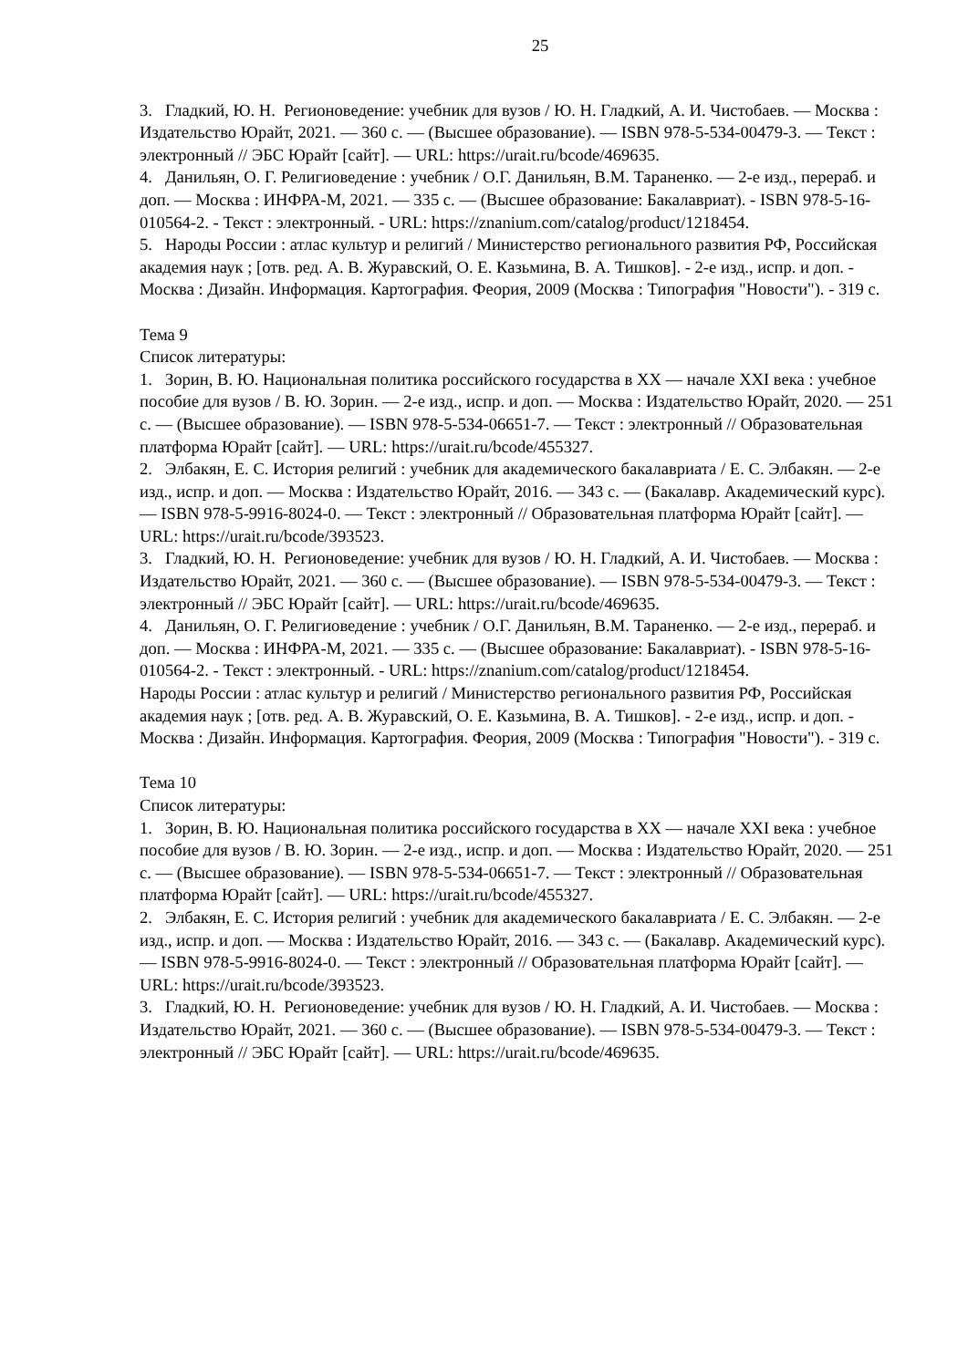25
3. Гладкий, Ю. Н. Регионоведение: учебник для вузов / Ю. Н. Гладкий, А. И. Чистобаев. — Москва : Издательство Юрайт, 2021. — 360 с. — (Высшее образование). — ISBN 978-5-534-00479-3. — Текст : электронный // ЭБС Юрайт [сайт]. — URL: https://urait.ru/bcode/469635.
4. Данильян, О. Г. Религиоведение : учебник / О.Г. Данильян, В.М. Тараненко. — 2-е изд., перераб. и доп. — Москва : ИНФРА-М, 2021. — 335 с. — (Высшее образование: Бакалавриат). - ISBN 978-5-16-010564-2. - Текст : электронный. - URL: https://znanium.com/catalog/product/1218454.
5. Народы России : атлас культур и религий / Министерство регионального развития РФ, Российская академия наук ; [отв. ред. А. В. Журавский, О. Е. Казьмина, В. А. Тишков]. - 2-е изд., испр. и доп. - Москва : Дизайн. Информация. Картография. Феория, 2009 (Москва : Типография "Новости"). - 319 с.
Тема 9
Список литературы:
1. Зорин, В. Ю. Национальная политика российского государства в XX — начале XXI века : учебное пособие для вузов / В. Ю. Зорин. — 2-е изд., испр. и доп. — Москва : Издательство Юрайт, 2020. — 251 с. — (Высшее образование). — ISBN 978-5-534-06651-7. — Текст : электронный // Образовательная платформа Юрайт [сайт]. — URL: https://urait.ru/bcode/455327.
2. Элбакян, Е. С. История религий : учебник для академического бакалавриата / Е. С. Элбакян. — 2-е изд., испр. и доп. — Москва : Издательство Юрайт, 2016. — 343 с. — (Бакалавр. Академический курс). — ISBN 978-5-9916-8024-0. — Текст : электронный // Образовательная платформа Юрайт [сайт]. — URL: https://urait.ru/bcode/393523.
3. Гладкий, Ю. Н. Регионоведение: учебник для вузов / Ю. Н. Гладкий, А. И. Чистобаев. — Москва : Издательство Юрайт, 2021. — 360 с. — (Высшее образование). — ISBN 978-5-534-00479-3. — Текст : электронный // ЭБС Юрайт [сайт]. — URL: https://urait.ru/bcode/469635.
4. Данильян, О. Г. Религиоведение : учебник / О.Г. Данильян, В.М. Тараненко. — 2-е изд., перераб. и доп. — Москва : ИНФРА-М, 2021. — 335 с. — (Высшее образование: Бакалавриат). - ISBN 978-5-16-010564-2. - Текст : электронный. - URL: https://znanium.com/catalog/product/1218454.
Народы России : атлас культур и религий / Министерство регионального развития РФ, Российская академия наук ; [отв. ред. А. В. Журавский, О. Е. Казьмина, В. А. Тишков]. - 2-е изд., испр. и доп. - Москва : Дизайн. Информация. Картография. Феория, 2009 (Москва : Типография "Новости"). - 319 с.
Тема 10
Список литературы:
1. Зорин, В. Ю. Национальная политика российского государства в XX — начале XXI века : учебное пособие для вузов / В. Ю. Зорин. — 2-е изд., испр. и доп. — Москва : Издательство Юрайт, 2020. — 251 с. — (Высшее образование). — ISBN 978-5-534-06651-7. — Текст : электронный // Образовательная платформа Юрайт [сайт]. — URL: https://urait.ru/bcode/455327.
2. Элбакян, Е. С. История религий : учебник для академического бакалавриата / Е. С. Элбакян. — 2-е изд., испр. и доп. — Москва : Издательство Юрайт, 2016. — 343 с. — (Бакалавр. Академический курс). — ISBN 978-5-9916-8024-0. — Текст : электронный // Образовательная платформа Юрайт [сайт]. — URL: https://urait.ru/bcode/393523.
3. Гладкий, Ю. Н. Регионоведение: учебник для вузов / Ю. Н. Гладкий, А. И. Чистобаев. — Москва : Издательство Юрайт, 2021. — 360 с. — (Высшее образование). — ISBN 978-5-534-00479-3. — Текст : электронный // ЭБС Юрайт [сайт]. — URL: https://urait.ru/bcode/469635.